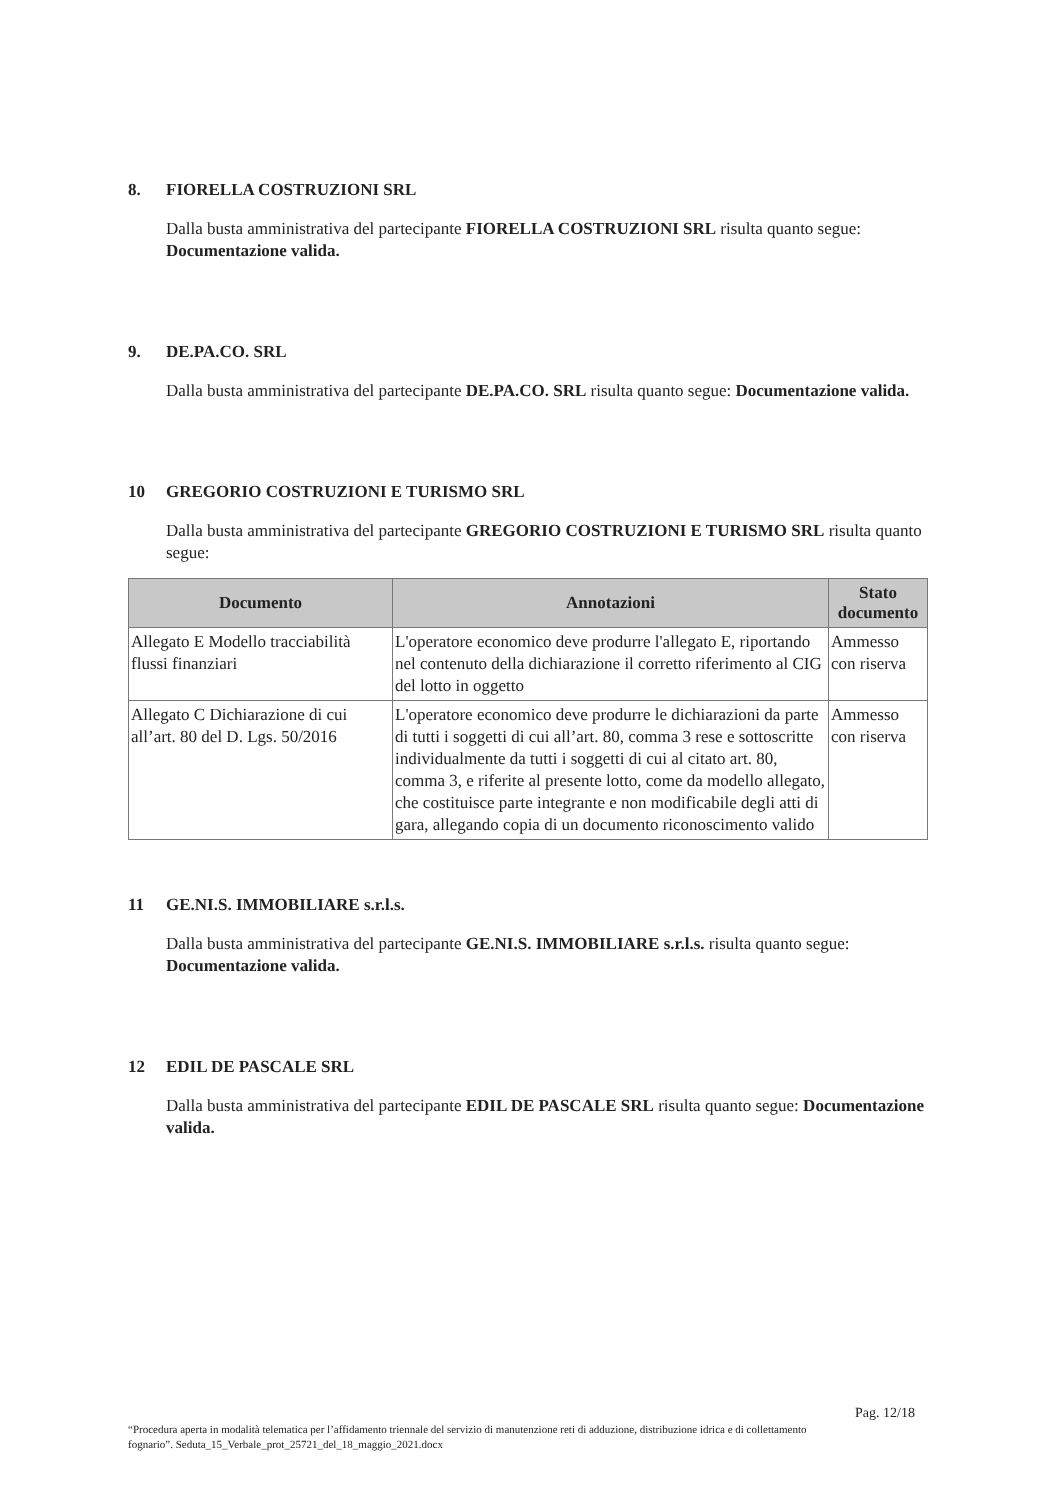8. FIORELLA COSTRUZIONI SRL
Dalla busta amministrativa del partecipante FIORELLA COSTRUZIONI SRL risulta quanto segue: Documentazione valida.
9. DE.PA.CO. SRL
Dalla busta amministrativa del partecipante DE.PA.CO. SRL risulta quanto segue: Documentazione valida.
10 GREGORIO COSTRUZIONI E TURISMO SRL
Dalla busta amministrativa del partecipante GREGORIO COSTRUZIONI E TURISMO SRL risulta quanto segue:
| Documento | Annotazioni | Stato documento |
| --- | --- | --- |
| Allegato E Modello tracciabilità flussi finanziari | L'operatore economico deve produrre l'allegato E, riportando nel contenuto della dichiarazione il corretto riferimento al CIG del lotto in oggetto | Ammesso con riserva |
| Allegato C Dichiarazione di cui all’art. 80 del D. Lgs. 50/2016 | L'operatore economico deve produrre le dichiarazioni da parte di tutti i soggetti di cui all’art. 80, comma 3 rese e sottoscritte individualmente da tutti i soggetti di cui al citato art. 80, comma 3, e riferite al presente lotto, come da modello allegato, che costituisce parte integrante e non modificabile degli atti di gara, allegando copia di un documento riconoscimento valido | Ammesso con riserva |
11 GE.NI.S. IMMOBILIARE s.r.l.s.
Dalla busta amministrativa del partecipante GE.NI.S. IMMOBILIARE s.r.l.s. risulta quanto segue: Documentazione valida.
12 EDIL DE PASCALE SRL
Dalla busta amministrativa del partecipante EDIL DE PASCALE SRL risulta quanto segue: Documentazione valida.
Pag. 12/18
“Procedura aperta in modalità telematica per l’affidamento triennale del servizio di manutenzione reti di adduzione, distribuzione idrica e di collettamento fognario”. Seduta_15_Verbale_prot_25721_del_18_maggio_2021.docx